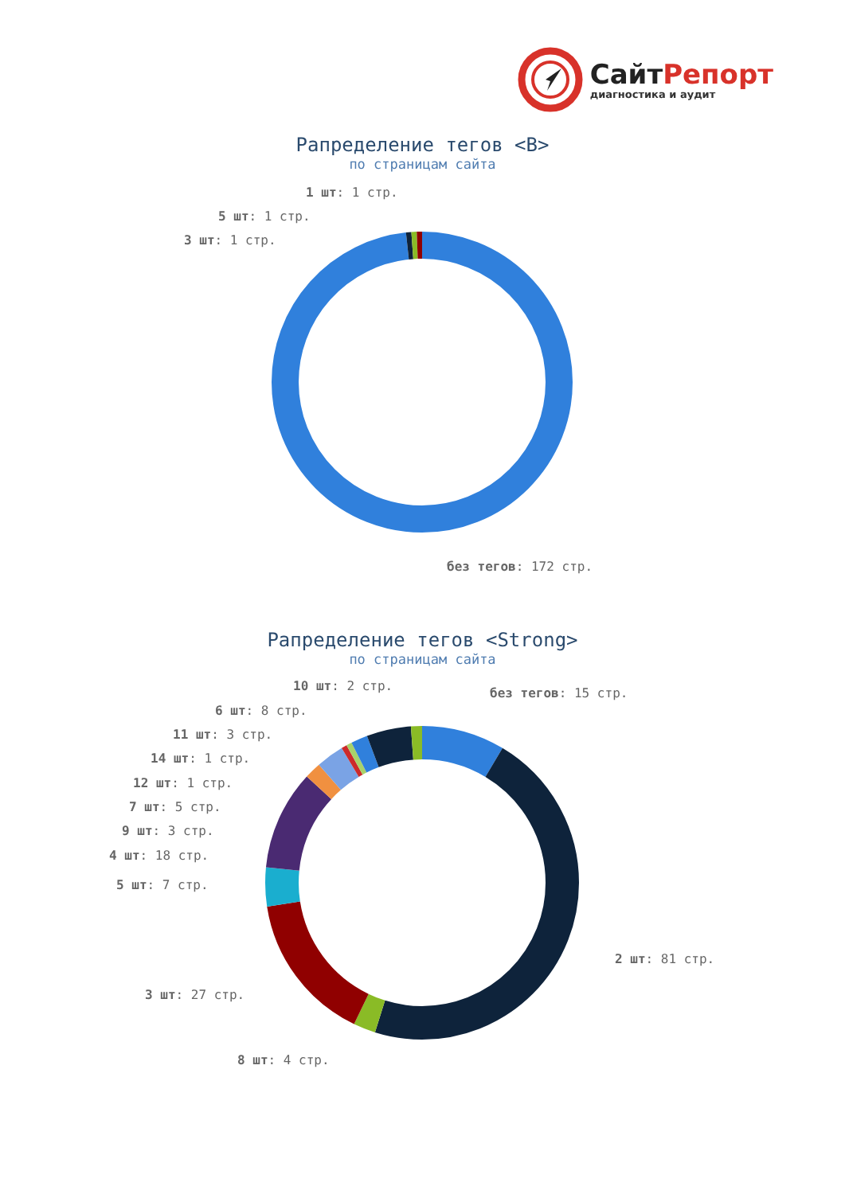СайтРепорт
диагностика и аудит
Рапределение тегов <B>
по страницам сайта
1 шт: 1 стр.
5 шт: 1 стр.
3 шт: 1 стр.
без тегов: 172 стр.
Рапределение тегов <Strong>
по страницам сайта
10 шт: 2 стр.
без тегов: 15 стр.
6 шт: 8 стр.
11 шт: 3 стр.
14 шт: 1 стр.
12 шт: 1 стр.
7 шт: 5 стр.
9 шт: 3 стр.
4 шт: 18 стр.
5 шт: 7 стр.
2 шт: 81 стр.
3 шт: 27 стр.
8 шт: 4 стр.